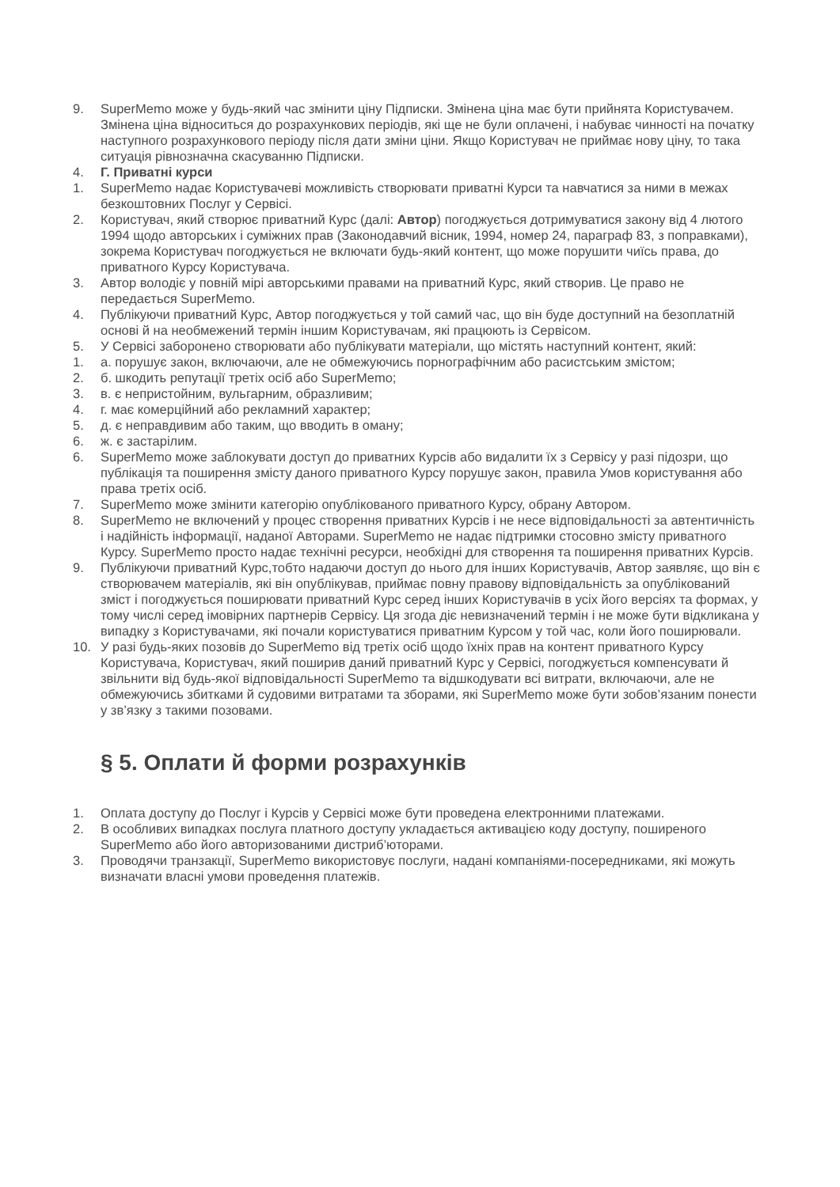9. SuperMemo може у будь-який час змінити ціну Підписки. Змінена ціна має бути прийнята Користувачем. Змінена ціна відноситься до розрахункових періодів, які ще не були оплачені, і набуває чинності на початку наступного розрахункового періоду після дати зміни ціни. Якщо Користувач не приймає нову ціну, то така ситуація рівнозначна скасуванню Підписки.
4. Г. Приватні курси
1. SuperMemo надає Користувачеві можливість створювати приватні Курси та навчатися за ними в межах безкоштовних Послуг у Сервісі.
2. Користувач, який створює приватний Курс (далі: Автор) погоджується дотримуватися закону від 4 лютого 1994 щодо авторських і суміжних прав (Законодавчий вісник, 1994, номер 24, параграф 83, з поправками), зокрема Користувач погоджується не включати будь-який контент, що може порушити чиїсь права, до приватного Курсу Користувача.
3. Автор володіє у повній мірі авторськими правами на приватний Курс, який створив. Це право не передається SuperMemo.
4. Публікуючи приватний Курс, Автор погоджується у той самий час, що він буде доступний на безоплатній основі й на необмежений термін іншим Користувачам, які працюють із Сервісом.
5. У Сервісі заборонено створювати або публікувати матеріали, що містять наступний контент, який:
1. а. порушує закон, включаючи, але не обмежуючись порнографічним або расистським змістом;
2. б. шкодить репутації третіх осіб або SuperMemo;
3. в. є непристойним, вульгарним, образливим;
4. г. має комерційний або рекламний характер;
5. д. є неправдивим або таким, що вводить в оману;
6. ж. є застарілим.
6. SuperMemo може заблокувати доступ до приватних Курсів або видалити їх з Сервісу у разі підозри, що публікація та поширення змісту даного приватного Курсу порушує закон, правила Умов користування або права третіх осіб.
7. SuperMemo може змінити категорію опублікованого приватного Курсу, обрану Автором.
8. SuperMemo не включений у процес створення приватних Курсів і не несе відповідальності за автентичність і надійність інформації, наданої Авторами. SuperMemo не надає підтримки стосовно змісту приватного Курсу. SuperMemo просто надає технічні ресурси, необхідні для створення та поширення приватних Курсів.
9. Публікуючи приватний Курс,тобто надаючи доступ до нього для інших Користувачів, Автор заявляє, що він є створювачем матеріалів, які він опублікував, приймає повну правову відповідальність за опублікований зміст і погоджується поширювати приватний Курс серед інших Користувачів в усіх його версіях та формах, у тому числі серед імовірних партнерів Сервісу. Ця згода діє невизначений термін і не може бути відкликана у випадку з Користувачами, які почали користуватися приватним Курсом у той час, коли його поширювали.
10. У разі будь-яких позовів до SuperMemo від третіх осіб щодо їхніх прав на контент приватного Курсу Користувача, Користувач, який поширив даний приватний Курс у Сервісі, погоджується компенсувати й звільнити від будь-якої відповідальності SuperMemo та відшкодувати всі витрати, включаючи, але не обмежуючись збитками й судовими витратами та зборами, які SuperMemo може бути зобов’язаним понести у зв’язку з такими позовами.
§ 5. Оплати й форми розрахунків
1. Оплата доступу до Послуг і Курсів у Сервісі може бути проведена електронними платежами.
2. В особливих випадках послуга платного доступу укладається активацією коду доступу, поширеного SuperMemo або його авторизованими дистриб’юторами.
3. Проводячи транзакції, SuperMemo використовує послуги, надані компаніями-посередниками, які можуть визначати власні умови проведення платежів.